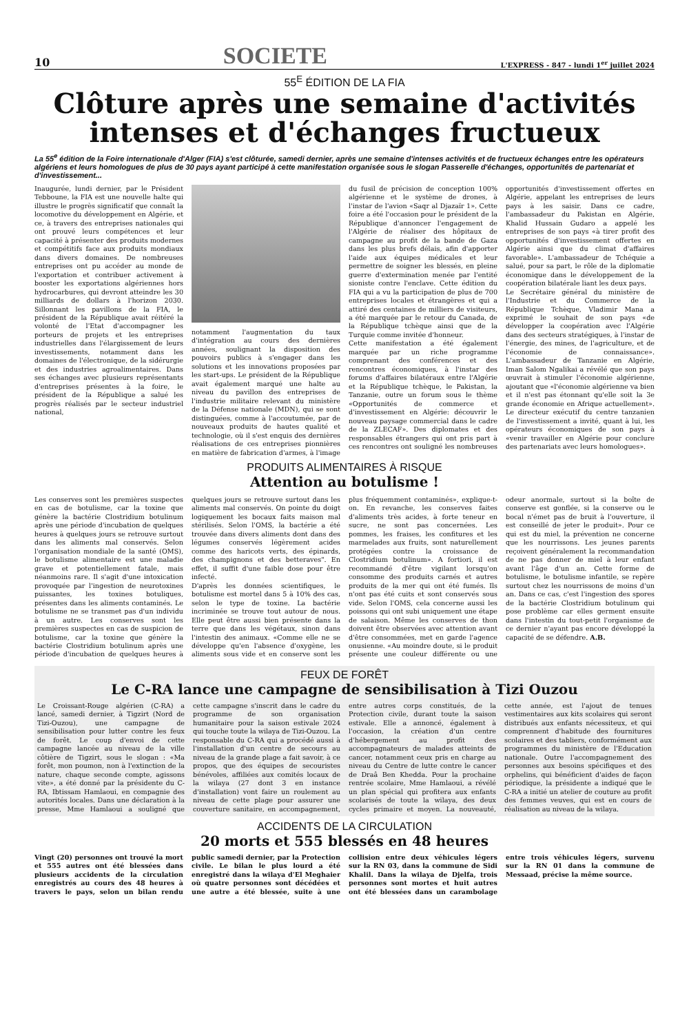10 SOCIETE L'EXPRESS - 847 - lundi 1<sup>er</sup> juillet 2024
55<sup>E</sup> ÉDITION DE LA FIA
Clôture après une semaine d'activités intenses et d'échanges fructueux
La 55<sup>e</sup> édition de la Foire internationale d'Alger (FIA) s'est clôturée, samedi dernier, après une semaine d'intenses activités et de fructueux échanges entre les opérateurs algériens et leurs homologues de plus de 30 pays ayant participé à cette manifestation organisée sous le slogan Passerelle d'échanges, opportunités de partenariat et d'investissement...
Inaugurée, lundi dernier, par le Président Tebboune, la FIA est une nouvelle halte qui illustre le progrès significatif que connaît la locomotive du développement en Algérie, et ce, à travers des entreprises nationales qui ont prouvé leurs compétences et leur capacité à présenter des produits modernes et compétitifs face aux produits mondiaux dans divers domaines. De nombreuses entreprises ont pu accéder au monde de l'exportation et contribuer activement à booster les exportations algériennes hors hydrocarbures, qui devront atteindre les 30 milliards de dollars à l'horizon 2030. Sillonnant les pavillons de la FIA, le président de la République avait réitéré la volonté de l'Etat d'accompagner les porteurs de projets et les entreprises industrielles dans l'élargissement de leurs investissements, notamment dans les domaines de l'électronique, de la sidérurgie et des industries agroalimentaires. Dans ses échanges avec plusieurs représentants d'entreprises présentes à la foire, le président de la République a salué les progrès réalisés par le secteur industriel national,
notamment l'augmentation du taux d'intégration au cours des dernières années, soulignant la disposition des pouvoirs publics à s'engager dans les solutions et les innovations proposées par les start-ups. Le président de la République avait également marqué une halte au niveau du pavillon des entreprises de l'industrie militaire relevant du ministère de la Défense nationale (MDN), qui se sont distinguées, comme à l'accoutumée, par de nouveaux produits de hautes qualité et technologie, où il s'est enquis des dernières réalisations de ces entreprises pionnières en matière de fabrication d'armes, à l'image du fusil de précision de conception 100% algérienne et le système de drones, à l'instar de l'avion «Saqr al Djazaïr 1». Cette foire a été l'occasion pour le président de la République d'annoncer l'engagement de l'Algérie de réaliser des hôpitaux de campagne au profit de la bande de Gaza dans les plus brefs délais, afin d'apporter l'aide aux équipes médicales et leur permettre de soigner les blessés, en pleine guerre d'extermination menée par l'entité sioniste contre l'enclave. Cette édition du FIA qui a vu la participation de plus de 700 entreprises locales et étrangères et qui a attiré des centaines de milliers de visiteurs, a été marquée par le retour du Canada, de la République tchèque ainsi que de la Turquie comme invitée d'honneur.
Cette manifestation a été également marquée par un riche programme comprenant des conférences et des rencontres économiques, à l'instar des forums d'affaires bilatéraux entre l'Algérie et la République tchèque, le Pakistan, la Tanzanie, outre un forum sous le thème «Opportunités de commerce et d'investissement en Algérie: découvrir le nouveau paysage commercial dans le cadre de la ZLECAF». Des diplomates et des responsables étrangers qui ont pris part à ces rencontres ont souligné les nombreuses opportunités d'investissement offertes en Algérie, appelant les entreprises de leurs pays à les saisir. Dans ce cadre, l'ambassadeur du Pakistan en Algérie, Khalid Hussain Gudaro a appelé les entreprises de son pays «à tirer profit des opportunités d'investissement offertes en Algérie ainsi que du climat d'affaires favorable». L'ambassadeur de Tchéquie a salué, pour sa part, le rôle de la diplomatie économique dans le développement de la coopération bilatérale liant les deux pays.
Le Secrétaire général du ministère de l'Industrie et du Commerce de la République Tchèque, Vladimir Mana a exprimé le souhait de son pays «de développer la coopération avec l'Algérie dans des secteurs stratégiques, à l'instar de l'énergie, des mines, de l'agriculture, et de l'économie de connaissance». L'ambassadeur de Tanzanie en Algérie, Iman Salom Ngalikai a révélé que son pays œuvrait à stimuler l'économie algérienne, ajoutant que «l'économie algérienne va bien et il n'est pas étonnant qu'elle soit la 3e grande économie en Afrique actuellement». Le directeur exécutif du centre tanzanien de l'investissement a invité, quant à lui, les opérateurs économiques de son pays à «venir travailler en Algérie pour conclure des partenariats avec leurs homologues».
PRODUITS ALIMENTAIRES À RISQUE
Attention au botulisme !
Les conserves sont les premières suspectes en cas de botulisme, car la toxine que génère la bactérie Clostridium botulinum après une période d'incubation de quelques heures à quelques jours se retrouve surtout dans les aliments mal conservés. Selon l'organisation mondiale de la santé (OMS), le botulisme alimentaire est une maladie grave et potentiellement fatale, mais néanmoins rare. Il s'agit d'une intoxication provoquée par l'ingestion de neurotoxines puissantes, les toxines botuliques, présentes dans les aliments contaminés. Le botulisme ne se transmet pas d'un individu à un autre. Les conserves sont les premières suspectes en cas de suspicion de botulisme, car la toxine que génère la bactérie Clostridium botulinum après une période d'incubation de quelques heures à quelques jours se retrouve surtout dans les aliments mal conservés. On pointe du doigt logiquement les bocaux faits maison mal stérilisés. Selon l'OMS, la bactérie a été trouvée dans divers aliments dont dans des légumes conservés légèrement acides comme des haricots verts, des épinards, des champignons et des betteraves". En effet, il suffit d'une faible dose pour être infecté.
D'après les données scientifiques, le botulisme est mortel dans 5 à 10% des cas, selon le type de toxine. La bactérie incriminée se trouve tout autour de nous. Elle peut être aussi bien présente dans la terre que dans les végétaux, sinon dans l'intestin des animaux. «Comme elle ne se développe qu'en l'absence d'oxygène, les aliments sous vide et en conserve sont les plus fréquemment contaminés», explique-t-on. En revanche, les conserves faites d'aliments très acides, à forte teneur en sucre, ne sont pas concernées. Les pommes, les fraises, les confitures et les marmelades aux fruits, sont naturellement protégées contre la croissance de Clostridium botulinum». A fortiori, il est recommandé d'être vigilant lorsqu'on consomme des produits carnés et autres produits de la mer qui ont été fumés. Ils n'ont pas été cuits et sont conservés sous vide. Selon l'OMS, cela concerne aussi les poissons qui ont subi uniquement une étape de salaison. Même les conserves de thon doivent être observées avec attention avant d'être consommées, met en garde l'agence onusienne. «Au moindre doute, si le produit présente une couleur différente ou une odeur anormale, surtout si la boîte de conserve est gonflée, si la conserve ou le bocal n'émet pas de bruit à l'ouverture, il est conseillé de jeter le produit». Pour ce qui est du miel, la prévention ne concerne que les nourrissons. Les jeunes parents reçoivent généralement la recommandation de ne pas donner de miel à leur enfant avant l'âge d'un an. Cette forme de botulisme, le botulisme infantile, se repère surtout chez les nourrissons de moins d'un an. Dans ce cas, c'est l'ingestion des spores de la bactérie Clostridium botulinum qui pose problème car elles germent ensuite dans l'intestin du tout-petit l'organisme de ce dernier n'ayant pas encore développé la capacité de se défendre. A.B.
FEUX DE FORÊT
Le C-RA lance une campagne de sensibilisation à Tizi Ouzou
Le Croissant-Rouge algérien (C-RA) a lancé, samedi dernier, à Tigzirt (Nord de Tizi-Ouzou), une campagne de sensibilisation pour lutter contre les feux de forêt. Le coup d'envoi de cette campagne lancée au niveau de la ville côtière de Tigzirt, sous le slogan : «Ma forêt, mon poumon, non à l'extinction de la nature, chaque seconde compte, agissons vite», a été donné par la présidente du C-RA, Ibtissam Hamlaoui, en compagnie des autorités locales. Dans une déclaration à la presse, Mme Hamlaoui a souligné que cette campagne s'inscrit dans le cadre du programme de son organisation humanitaire pour la saison estivale 2024 qui touche toute la wilaya de Tizi-Ouzou. La responsable du C-RA qui a procédé aussi à l'installation d'un centre de secours au niveau de la grande plage a fait savoir, à ce propos, que des équipes de secouristes bénévoles, affiliées aux comités locaux de la wilaya (27 dont 3 en instance d'installation) vont faire un roulement au niveau de cette plage pour assurer une couverture sanitaire, en accompagnement, entre autres corps constitués, de la Protection civile, durant toute la saison estivale. Elle a annoncé, également à l'occasion, la création d'un centre d'hébergement au profit des accompagnateurs de malades atteints de cancer, notamment ceux pris en charge au niveau du Centre de lutte contre le cancer de Draâ Ben Khedda. Pour la prochaine rentrée scolaire, Mme Hamlaoui, a révélé un plan spécial qui profitera aux enfants scolarisés de toute la wilaya, des deux cycles primaire et moyen. La nouveauté, cette année, est l'ajout de tenues vestimentaires aux kits scolaires qui seront distribués aux enfants nécessiteux, et qui comprennent d'habitude des fournitures scolaires et des tabliers, conformément aux programmes du ministère de l'Education nationale. Outre l'accompagnement des personnes aux besoins spécifiques et des orphelins, qui bénéficient d'aides de façon périodique, la présidente a indiqué que le C-RA a initié un atelier de couture au profit des femmes veuves, qui est en cours de réalisation au niveau de la wilaya.
ACCIDENTS DE LA CIRCULATION
20 morts et 555 blessés en 48 heures
Vingt (20) personnes ont trouvé la mort et 555 autres ont été blessées dans plusieurs accidents de la circulation enregistrés au cours des 48 heures à travers le pays, selon un bilan rendu public samedi dernier, par la Protection civile. Le bilan le plus lourd a été enregistré dans la wilaya d'El Meghaier où quatre personnes sont décédées et une autre a été blessée, suite à une collision entre deux véhicules légers sur la RN 03, dans la commune de Sidi Khalil. Dans la wilaya de Djelfa, trois personnes sont mortes et huit autres ont été blessées dans un carambolage entre trois véhicules légers, survenu sur la RN 01 dans la commune de Messaad, précise la même source.